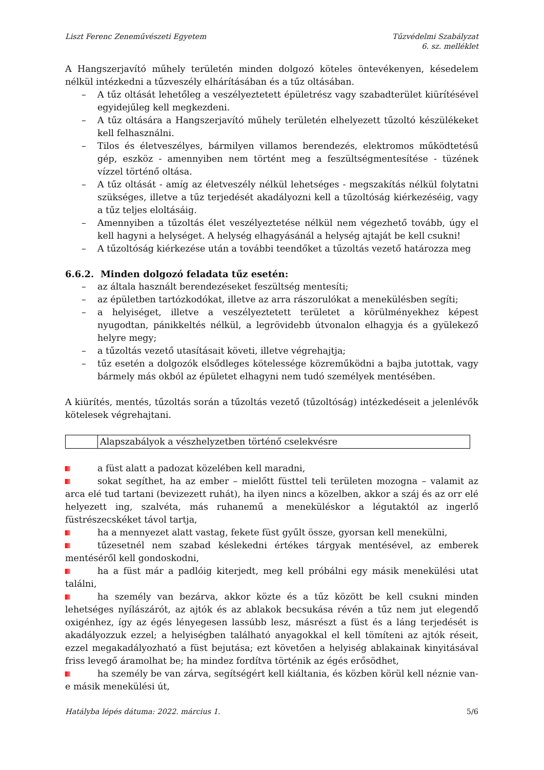Liszt Ferenc Zeneművészeti Egyetem Tűzvédelmi Szabályzat
6. sz. melléklet
A Hangszerjavító műhely területén minden dolgozó köteles öntevékenyen, késedelem nélkül intézkedni a tűzveszély elhárításában és a tűz oltásában.
– A tűz oltását lehetőleg a veszélyeztetett épületrész vagy szabadterület kiürítésével egyidejűleg kell megkezdeni.
– A tűz oltására a Hangszerjavító műhely területén elhelyezett tűzoltó készülékeket kell felhasználni.
– Tilos és életveszélyes, bármilyen villamos berendezés, elektromos működtetésű gép, eszköz - amennyiben nem történt meg a feszültségmentesítése - tüzének vízzel történő oltása.
– A tűz oltását - amíg az életveszély nélkül lehetséges - megszakítás nélkül folytatni szükséges, illetve a tűz terjedését akadályozni kell a tűzoltóság kiérkezéséig, vagy a tűz teljes eloltásáig.
– Amennyiben a tűzoltás élet veszélyeztetése nélkül nem végezhető tovább, úgy el kell hagyni a helységet. A helység elhagyásánál a helység ajtaját be kell csukni!
– A tűzoltóság kiérkezése után a további teendőket a tűzoltás vezető határozza meg
6.6.2. Minden dolgozó feladata tűz esetén:
– az általa használt berendezéseket feszültség mentesíti;
– az épületben tartózkodókat, illetve az arra rászorulókat a menekülésben segíti;
– a helyiséget, illetve a veszélyeztetett területet a körülményekhez képest nyugodtan, pánikkeltés nélkül, a legrövidebb útvonalon elhagyja és a gyülekező helyre megy;
– a tűzoltás vezető utasításait követi, illetve végrehajtja;
– tűz esetén a dolgozók elsődleges kötelessége közreműködni a bajba jutottak, vagy bármely más okból az épületet elhagyni nem tudó személyek mentésében.
A kiürítés, mentés, tűzoltás során a tűzoltás vezető (tűzoltóság) intézkedéseit a jelenlévők kötelesek végrehajtani.
| | Alapszabályok a vészhelyzetben történő cselekvésre |
a füst alatt a padozat közelében kell maradni,
sokat segíthet, ha az ember – mielőtt füsttel teli területen mozogna – valamit az arca elé tud tartani (bevizezett ruhát), ha ilyen nincs a közelben, akkor a száj és az orr elé helyezett ing, szalvéta, más ruhanemű a meneküléskor a légutaktól az ingerlő füstrészecskéket távol tartja,
ha a mennyezet alatt vastag, fekete füst gyűlt össze, gyorsan kell menekülni,
tűzesetnél nem szabad késlekedni értékes tárgyak mentésével, az emberek mentéséről kell gondoskodni,
ha a füst már a padlóig kiterjedt, meg kell próbálni egy másik menekülési utat találni,
ha személy van bezárva, akkor közte és a tűz között be kell csukni minden lehetséges nyílászárót, az ajtók és az ablakok becsukása révén a tűz nem jut elegendő oxigénhez, így az égés lényegesen lassúbb lesz, másrészt a füst és a láng terjedését is akadályozzuk ezzel; a helyiségben található anyagokkal el kell tömíteni az ajtók réseit, ezzel megakadályozható a füst bejutása; ezt követően a helyiség ablakainak kinyitásával friss levegő áramolhat be; ha mindez fordítva történik az égés erősödhet,
ha személy be van zárva, segítségért kell kiáltania, és közben körül kell néznie van-e másik menekülési út,
Hatályba lépés dátuma: 2022. március 1. 5/6